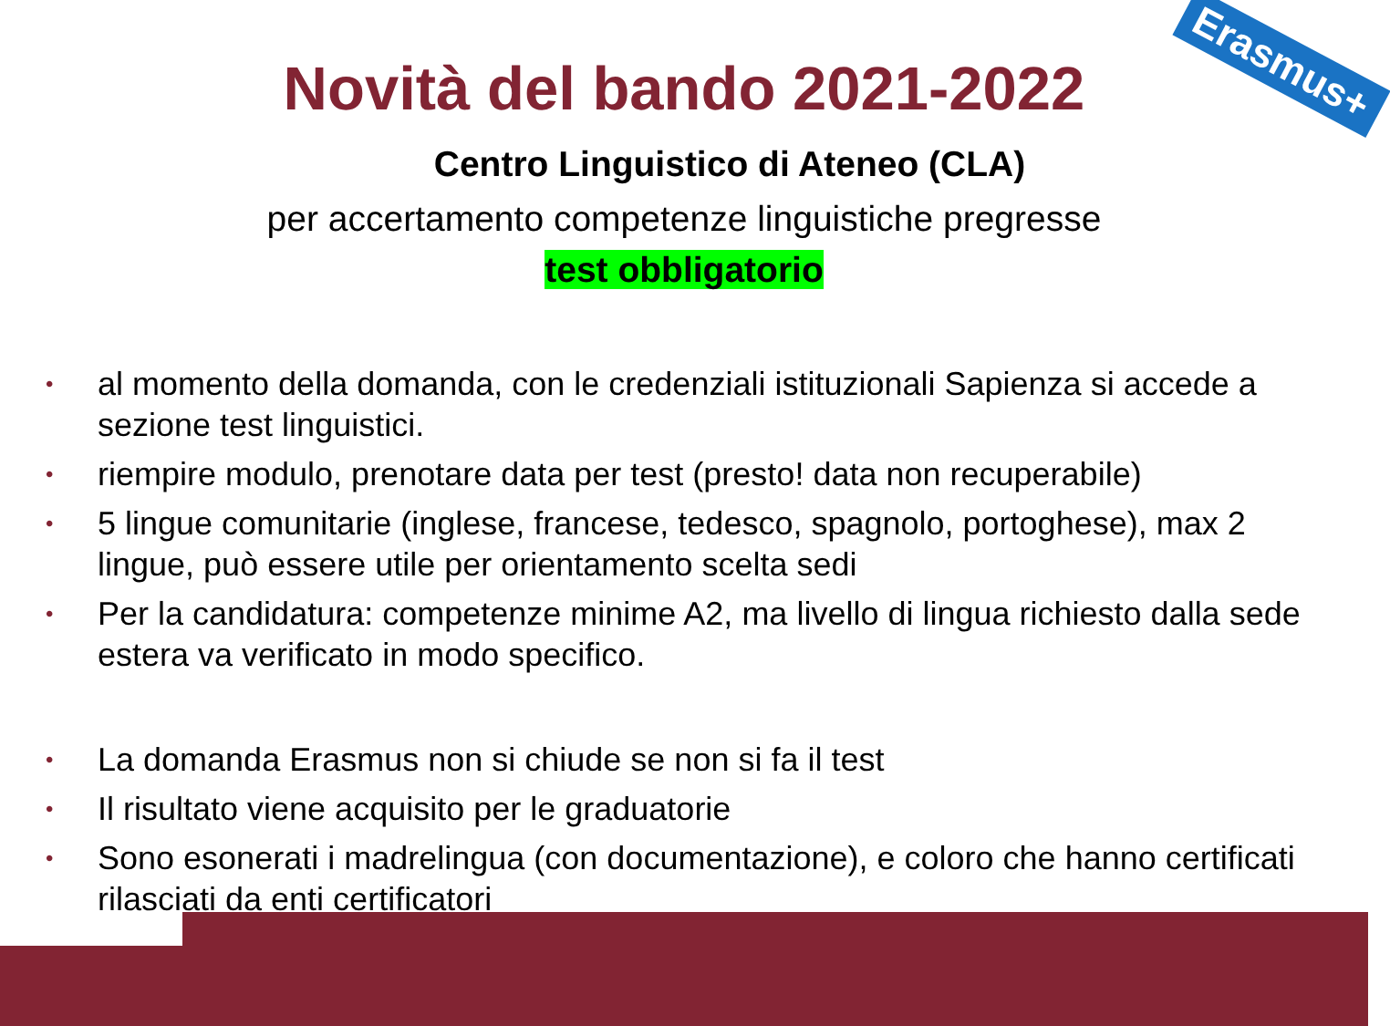Novità del bando 2021-2022 Erasmus+
Centro Linguistico di Ateneo (CLA)
per accertamento competenze linguistiche pregresse
test obbligatorio
• al momento della domanda, con le credenziali istituzionali Sapienza si accede a sezione test linguistici.
• riempire modulo, prenotare data per test (presto! data non recuperabile)
• 5 lingue comunitarie (inglese, francese, tedesco, spagnolo, portoghese), max 2 lingue, può essere utile per orientamento scelta sedi
• Per la candidatura: competenze minime A2, ma livello di lingua richiesto dalla sede estera va verificato in modo specifico.
• La domanda Erasmus non si chiude se non si fa il test
• Il risultato viene acquisito per le graduatorie
• Sono esonerati i madrelingua (con documentazione), e coloro che hanno certificati rilasciati da enti certificatori